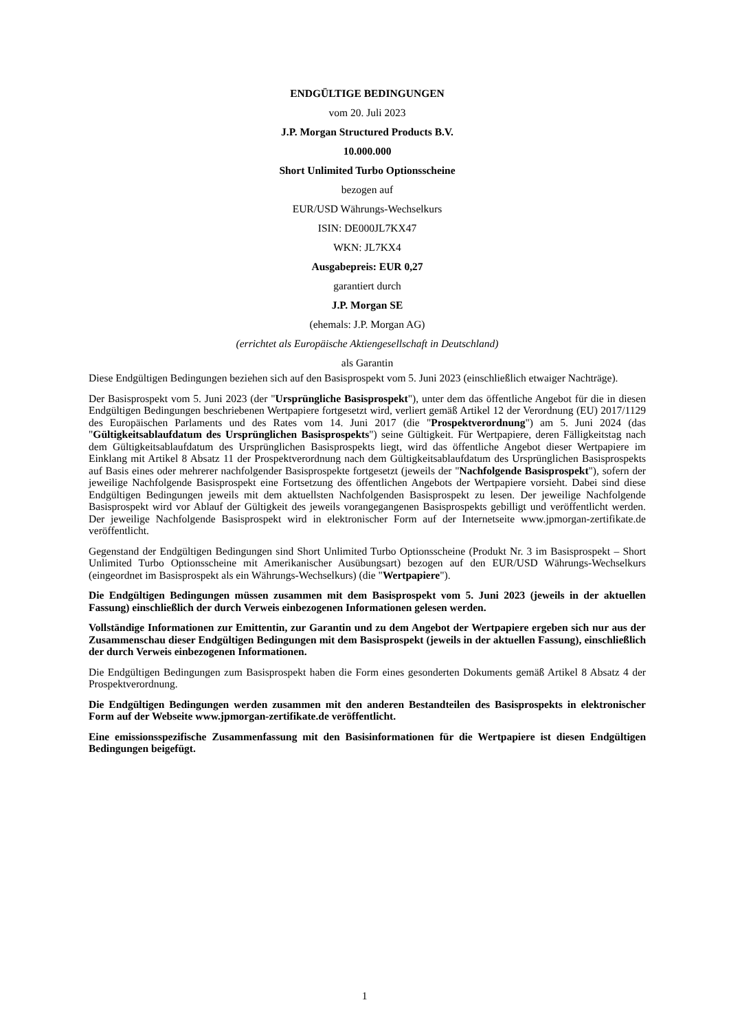ENDGÜLTIGE BEDINGUNGEN
vom 20. Juli 2023
J.P. Morgan Structured Products B.V.
10.000.000
Short Unlimited Turbo Optionsscheine
bezogen auf
EUR/USD Währungs-Wechselkurs
ISIN: DE000JL7KX47
WKN: JL7KX4
Ausgabepreis: EUR 0,27
garantiert durch
J.P. Morgan SE
(ehemals: J.P. Morgan AG)
(errichtet als Europäische Aktiengesellschaft in Deutschland)
als Garantin
Diese Endgültigen Bedingungen beziehen sich auf den Basisprospekt vom 5. Juni 2023 (einschließlich etwaiger Nachträge).
Der Basisprospekt vom 5. Juni 2023 (der "Ursprüngliche Basisprospekt"), unter dem das öffentliche Angebot für die in diesen Endgültigen Bedingungen beschriebenen Wertpapiere fortgesetzt wird, verliert gemäß Artikel 12 der Verordnung (EU) 2017/1129 des Europäischen Parlaments und des Rates vom 14. Juni 2017 (die "Prospektverordnung") am 5. Juni 2024 (das "Gültigkeitsablaufdatum des Ursprünglichen Basisprospekts") seine Gültigkeit. Für Wertpapiere, deren Fälligkeitstag nach dem Gültigkeitsablaufdatum des Ursprünglichen Basisprospekts liegt, wird das öffentliche Angebot dieser Wertpapiere im Einklang mit Artikel 8 Absatz 11 der Prospektverordnung nach dem Gültigkeitsablaufdatum des Ursprünglichen Basisprospekts auf Basis eines oder mehrerer nachfolgender Basisprospekte fortgesetzt (jeweils der "Nachfolgende Basisprospekt"), sofern der jeweilige Nachfolgende Basisprospekt eine Fortsetzung des öffentlichen Angebots der Wertpapiere vorsieht. Dabei sind diese Endgültigen Bedingungen jeweils mit dem aktuellsten Nachfolgenden Basisprospekt zu lesen. Der jeweilige Nachfolgende Basisprospekt wird vor Ablauf der Gültigkeit des jeweils vorangegangenen Basisprospekts gebilligt und veröffentlicht werden. Der jeweilige Nachfolgende Basisprospekt wird in elektronischer Form auf der Internetseite www.jpmorgan-zertifikate.de veröffentlicht.
Gegenstand der Endgültigen Bedingungen sind Short Unlimited Turbo Optionsscheine (Produkt Nr. 3 im Basisprospekt – Short Unlimited Turbo Optionsscheine mit Amerikanischer Ausübungsart) bezogen auf den EUR/USD Währungs-Wechselkurs (eingeordnet im Basisprospekt als ein Währungs-Wechselkurs) (die "Wertpapiere").
Die Endgültigen Bedingungen müssen zusammen mit dem Basisprospekt vom 5. Juni 2023 (jeweils in der aktuellen Fassung) einschließlich der durch Verweis einbezogenen Informationen gelesen werden.
Vollständige Informationen zur Emittentin, zur Garantin und zu dem Angebot der Wertpapiere ergeben sich nur aus der Zusammenschau dieser Endgültigen Bedingungen mit dem Basisprospekt (jeweils in der aktuellen Fassung), einschließlich der durch Verweis einbezogenen Informationen.
Die Endgültigen Bedingungen zum Basisprospekt haben die Form eines gesonderten Dokuments gemäß Artikel 8 Absatz 4 der Prospektverordnung.
Die Endgültigen Bedingungen werden zusammen mit den anderen Bestandteilen des Basisprospekts in elektronischer Form auf der Webseite www.jpmorgan-zertifikate.de veröffentlicht.
Eine emissionsspezifische Zusammenfassung mit den Basisinformationen für die Wertpapiere ist diesen Endgültigen Bedingungen beigefügt.
1